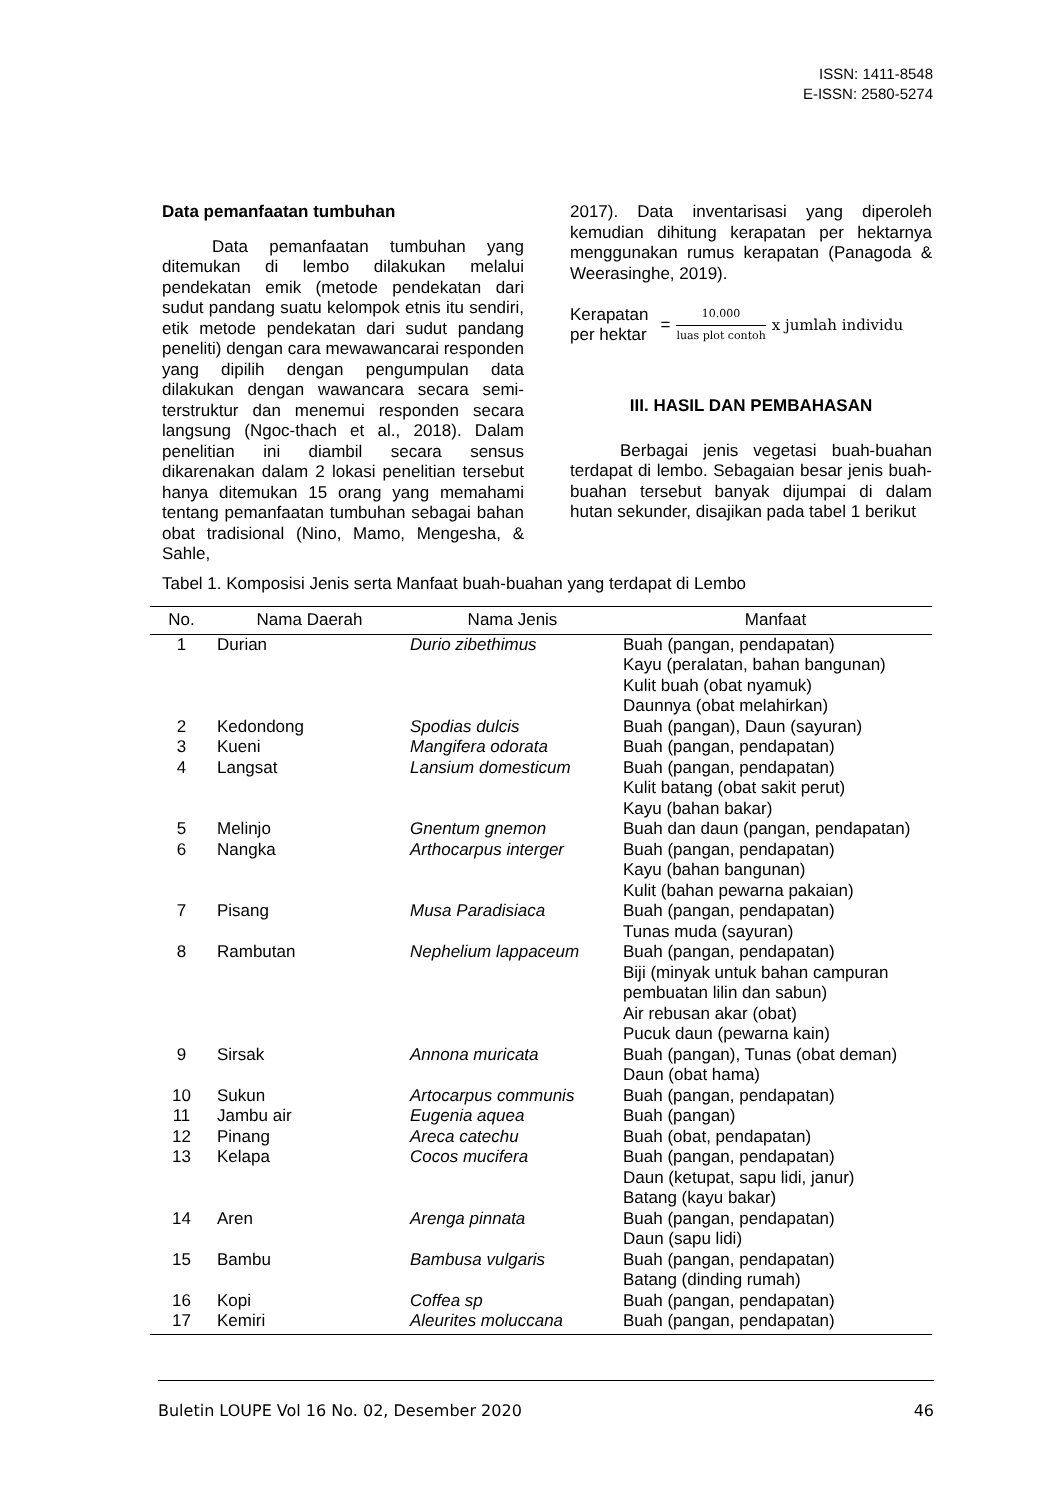ISSN: 1411-8548
E-ISSN: 2580-5274
Data pemanfaatan tumbuhan
Data pemanfaatan tumbuhan yang ditemukan di lembo dilakukan melalui pendekatan emik (metode pendekatan dari sudut pandang suatu kelompok etnis itu sendiri, etik metode pendekatan dari sudut pandang peneliti) dengan cara mewawancarai responden yang dipilih dengan pengumpulan data dilakukan dengan wawancara secara semi-terstruktur dan menemui responden secara langsung (Ngoc-thach et al., 2018). Dalam penelitian ini diambil secara sensus dikarenakan dalam 2 lokasi penelitian tersebut hanya ditemukan 15 orang yang memahami tentang pemanfaatan tumbuhan sebagai bahan obat tradisional (Nino, Mamo, Mengesha, & Sahle,
2017). Data inventarisasi yang diperoleh kemudian dihitung kerapatan per hektarnya menggunakan rumus kerapatan (Panagoda & Weerasinghe, 2019).
Kerapatan
per hektar
= 10.000 luas plot contoh x jumlah individu
III. HASIL DAN PEMBAHASAN
Berbagai jenis vegetasi buah-buahan terdapat di lembo. Sebagaian besar jenis buah-buahan tersebut banyak dijumpai di dalam hutan sekunder, disajikan pada tabel 1 berikut
Tabel 1. Komposisi Jenis serta Manfaat buah-buahan yang terdapat di Lembo
| No. | Nama Daerah | Nama Jenis | Manfaat |
| --- | --- | --- | --- |
| 1 | Durian | Durio zibethimus | Buah (pangan, pendapatan) Kayu (peralatan, bahan bangunan) Kulit buah (obat nyamuk) Daunnya (obat melahirkan) |
| 2 | Kedondong | Spodias dulcis | Buah (pangan), Daun (sayuran) |
| 3 | Kueni | Mangifera odorata | Buah (pangan, pendapatan) |
| 4 | Langsat | Lansium domesticum | Buah (pangan, pendapatan) Kulit batang (obat sakit perut) Kayu (bahan bakar) |
| 5 | Melinjo | Gnentum gnemon | Buah dan daun (pangan, pendapatan) |
| 6 | Nangka | Arthocarpus interger | Buah (pangan, pendapatan) Kayu (bahan bangunan) Kulit (bahan pewarna pakaian) |
| 7 | Pisang | Musa Paradisiaca | Buah (pangan, pendapatan) Tunas muda (sayuran) |
| 8 | Rambutan | Nephelium lappaceum | Buah (pangan, pendapatan) Biji (minyak untuk bahan campuran pembuatan lilin dan sabun) Air rebusan akar (obat) Pucuk daun (pewarna kain) |
| 9 | Sirsak | Annona muricata | Buah (pangan), Tunas (obat deman) Daun (obat hama) |
| 10 | Sukun | Artocarpus communis | Buah (pangan, pendapatan) |
| 11 | Jambu air | Eugenia aquea | Buah (pangan) |
| 12 | Pinang | Areca catechu | Buah (obat, pendapatan) |
| 13 | Kelapa | Cocos mucifera | Buah (pangan, pendapatan) Daun (ketupat, sapu lidi, janur) Batang (kayu bakar) |
| 14 | Aren | Arenga pinnata | Buah (pangan, pendapatan) Daun (sapu lidi) |
| 15 | Bambu | Bambusa vulgaris | Buah (pangan, pendapatan) Batang (dinding rumah) |
| 16 | Kopi | Coffea sp | Buah (pangan, pendapatan) |
| 17 | Kemiri | Aleurites moluccana | Buah (pangan, pendapatan) |
Buletin LOUPE Vol 16 No. 02, Desember 2020 46